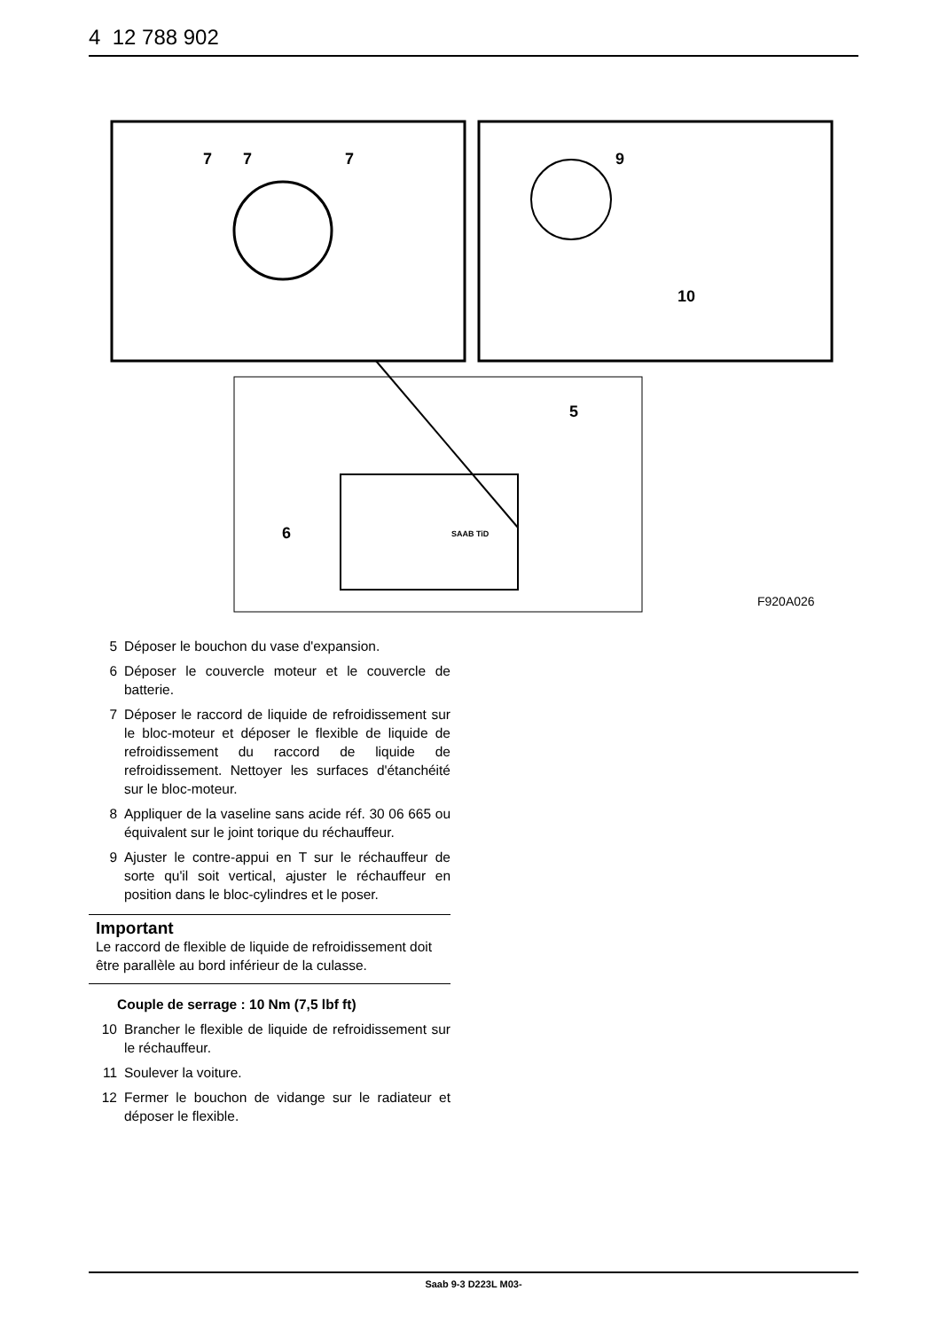4 12 788 902
7
7
7
9
10
5
6
SAAB TiD
F920A026
5 Déposer le bouchon du vase d'expansion.
6 Déposer le couvercle moteur et le couvercle de batterie.
7 Déposer le raccord de liquide de refroidissement sur le bloc-moteur et déposer le flexible de liquide de refroidissement du raccord de liquide de refroidissement. Nettoyer les surfaces d'étanchéité sur le bloc-moteur.
8 Appliquer de la vaseline sans acide réf. 30 06 665 ou équivalent sur le joint torique du réchauffeur.
9 Ajuster le contre-appui en T sur le réchauffeur de sorte qu'il soit vertical, ajuster le réchauffeur en position dans le bloc-cylindres et le poser.
Important
Le raccord de flexible de liquide de refroidissement doit être parallèle au bord inférieur de la culasse.
Couple de serrage : 10 Nm (7,5 lbf ft)
10 Brancher le flexible de liquide de refroidissement sur le réchauffeur.
11 Soulever la voiture.
12 Fermer le bouchon de vidange sur le radiateur et déposer le flexible.
Saab 9-3 D223L M03-